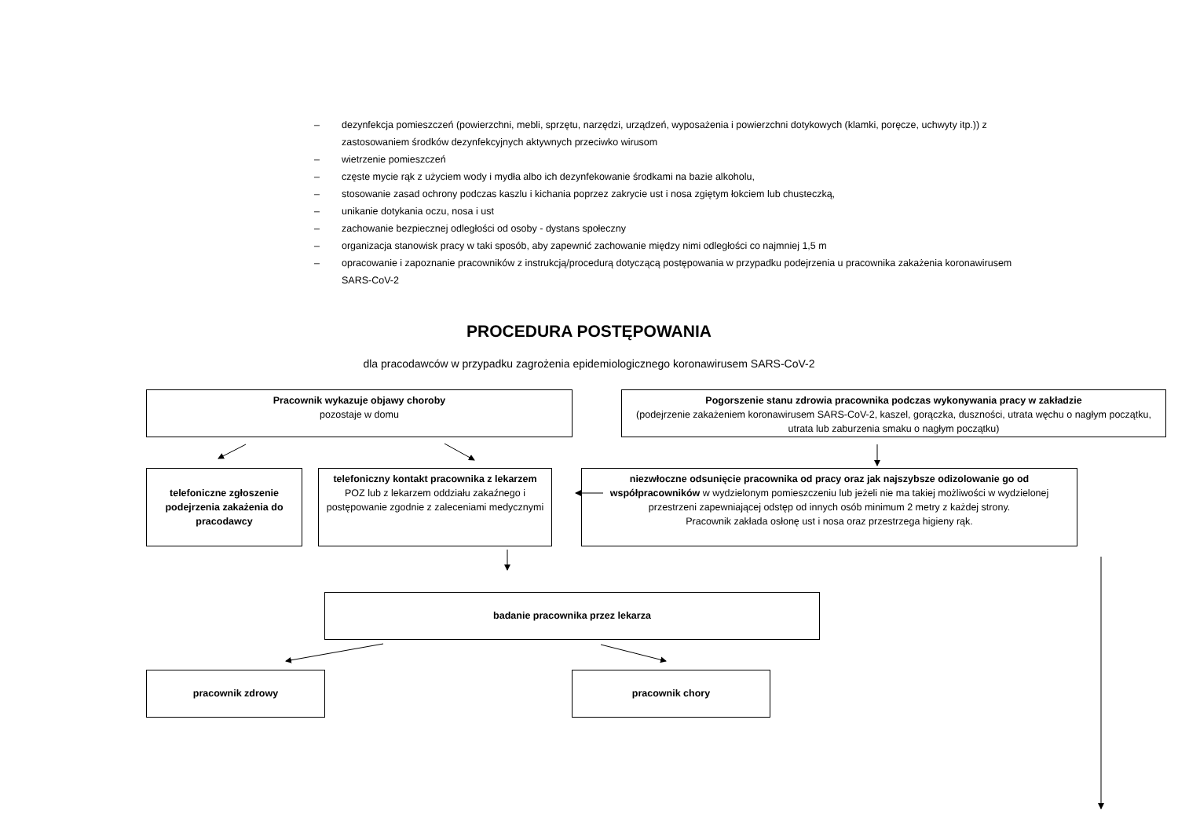– dezynfekcja pomieszczeń (powierzchni, mebli, sprzętu, narzędzi, urządzeń, wyposażenia i powierzchni dotykowych (klamki, poręcze, uchwyty itp.)) z zastosowaniem środków dezynfekcyjnych aktywnych przeciwko wirusom
– wietrzenie pomieszczeń
– częste mycie rąk z użyciem wody i mydła albo ich dezynfekowanie środkami na bazie alkoholu,
– stosowanie zasad ochrony podczas kaszlu i kichania poprzez zakrycie ust i nosa zgiętym łokciem lub chusteczką,
– unikanie dotykania oczu, nosa i ust
– zachowanie bezpiecznej odległości od osoby - dystans społeczny
– organizacja stanowisk pracy w taki sposób, aby zapewnić zachowanie między nimi odległości co najmniej 1,5 m
– opracowanie i zapoznanie pracowników z instrukcją/procedurą dotyczącą postępowania w przypadku podejrzenia u pracownika zakażenia koronawirusem SARS-CoV-2
PROCEDURA POSTĘPOWANIA
dla pracodawców w przypadku zagrożenia epidemiologicznego koronawirusem SARS-CoV-2
Pracownik wykazuje objawy choroby
pozostaje w domu
Pogorszenie stanu zdrowia pracownika podczas wykonywania pracy w zakładzie
(podejrzenie zakażeniem koronawirusem SARS-CoV-2, kaszel, gorączka, duszności, utrata węchu o nagłym początku, utrata lub zaburzenia smaku o nagłym początku)
telefoniczne zgłoszenie podejrzenia zakażenia do pracodawcy
telefoniczny kontakt pracownika z lekarzem POZ lub z lekarzem oddziału zakaźnego i postępowanie zgodnie z zaleceniami medycznymi
niezwłoczne odsunięcie pracownika od pracy oraz jak najszybsze odizolowanie go od współpracowników w wydzielonym pomieszczeniu lub jeżeli nie ma takiej możliwości w wydzielonej przestrzeni zapewniającej odstęp od innych osób minimum 2 metry z każdej strony.
Pracownik zakłada osłonę ust i nosa oraz przestrzega higieny rąk.
badanie pracownika przez lekarza
pracownik zdrowy pracownik chory